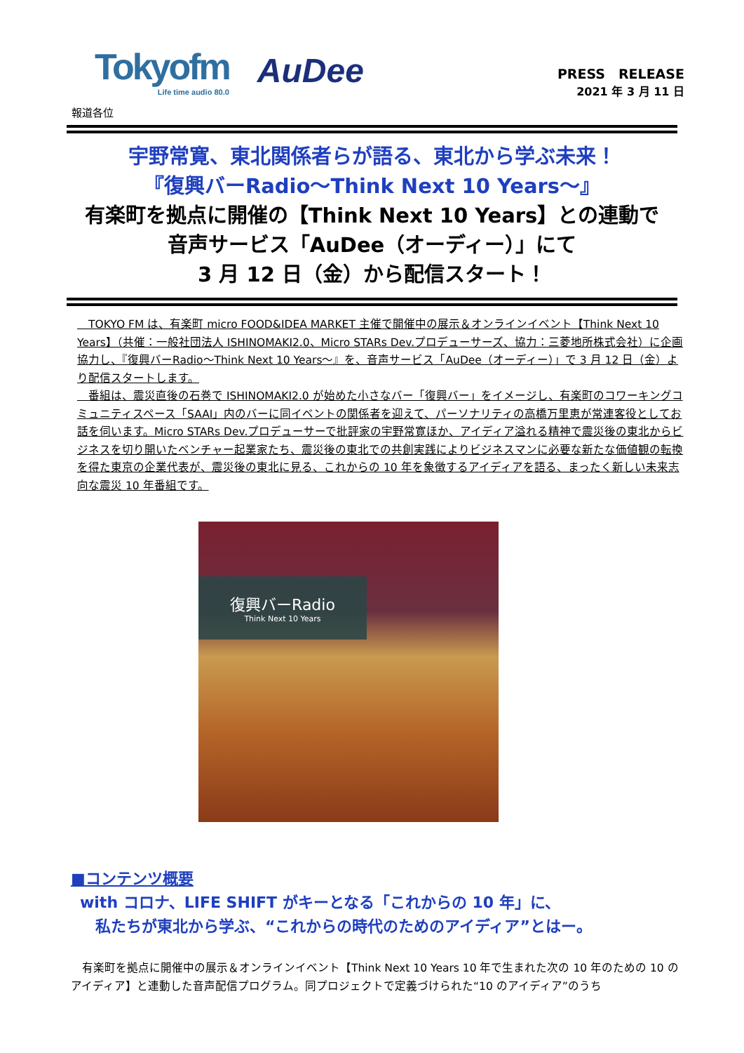Tokyofm
Life time audio 80.0
AuDee
PRESS　RELEASE
2021 年 3 月 11 日
報道各位
宇野常寛、東北関係者らが語る、東北から学ぶ未来！
『復興バーRadio～Think Next 10 Years～』
有楽町を拠点に開催の【Think Next 10 Years】との連動で
音声サービス「AuDee（オーディー）」にて
3 月 12 日（金）から配信スタート！
　TOKYO FM は、有楽町 micro FOOD&IDEA MARKET 主催で開催中の展示＆オンラインイベント【Think Next 10 Years】（共催：一般社団法人 ISHINOMAKI2.0、Micro STARs Dev.プロデューサーズ、協力：三菱地所株式会社）に企画協力し、『復興バーRadio～Think Next 10 Years～』を、音声サービス「AuDee（オーディー）」で 3 月 12 日（金）より配信スタートします。
　番組は、震災直後の石巻で ISHINOMAKI2.0 が始めた小さなバー「復興バー」をイメージし、有楽町のコワーキングコミュニティスペース「SAAI」内のバーに同イベントの関係者を迎えて、パーソナリティの高橋万里恵が常連客役としてお話を伺います。Micro STARs Dev.プロデューサーで批評家の宇野常寛ほか、アイディア溢れる精神で震災後の東北からビジネスを切り開いたベンチャー起業家たち、震災後の東北での共創実践によりビジネスマンに必要な新たな価値観の転換を得た東京の企業代表が、震災後の東北に見る、これからの 10 年を象徴するアイディアを語る、まったく新しい未来志向な震災 10 年番組です。
復興バーRadio
Think Next 10 Years
■コンテンツ概要
with コロナ、LIFE SHIFT がキーとなる「これからの 10 年」に、
　私たちが東北から学ぶ、“これからの時代のためのアイディア”とはー。
　有楽町を拠点に開催中の展示＆オンラインイベント【Think Next 10 Years 10 年で生まれた次の 10 年のための 10 のアイディア】と連動した音声配信プログラム。同プロジェクトで定義づけられた“10 のアイディア”のうち